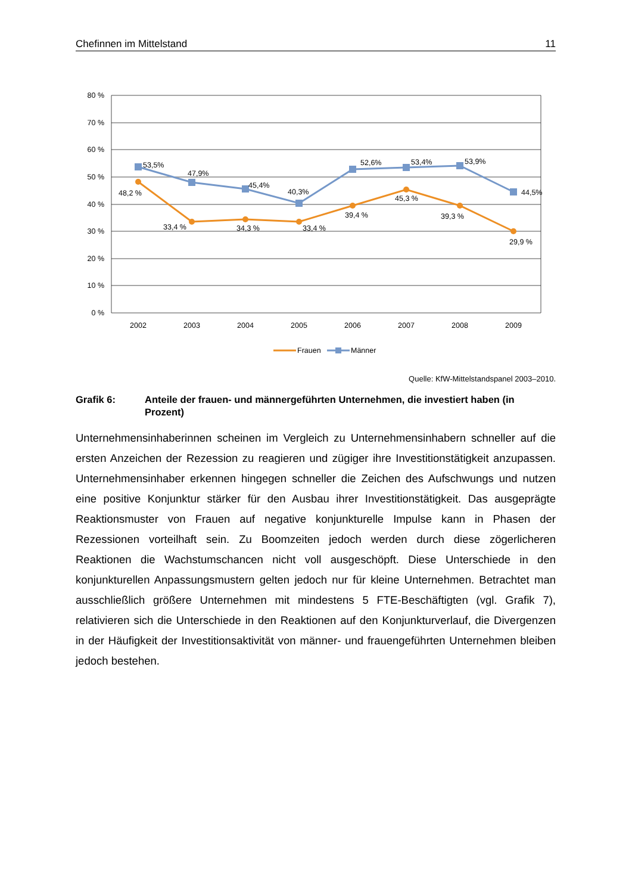Chefinnen im Mittelstand 11
80 %
70 %
60 %
50 %
40 %
30 %
20 %
10 %
0 %
2002
2003
2004
2005
2006
2007
2008
2009
53,5%
47,9%
45,4%
40,3%
52,6%
53,4%
53,9%
44,5%
48,2 %
33,4 %
34,3 %
33,4 %
39,4 %
45,3 %
39,3 %
29,9 %
Frauen
Männer
Quelle: KfW-Mittelstandspanel 2003–2010.
Grafik 6: Anteile der frauen- und männergeführten Unternehmen, die investiert haben (in Prozent)
Unternehmensinhaberinnen scheinen im Vergleich zu Unternehmensinhabern schneller auf die ersten Anzeichen der Rezession zu reagieren und zügiger ihre Investitionstätigkeit anzupassen. Unternehmensinhaber erkennen hingegen schneller die Zeichen des Aufschwungs und nutzen eine positive Konjunktur stärker für den Ausbau ihrer Investitionstätigkeit. Das ausgeprägte Reaktionsmuster von Frauen auf negative konjunkturelle Impulse kann in Phasen der Rezessionen vorteilhaft sein. Zu Boomzeiten jedoch werden durch diese zögerlicheren Reaktionen die Wachstumschancen nicht voll ausgeschöpft. Diese Unterschiede in den konjunkturellen Anpassungsmustern gelten jedoch nur für kleine Unternehmen. Betrachtet man ausschließlich größere Unternehmen mit mindestens 5 FTE-Beschäftigten (vgl. Grafik 7), relativieren sich die Unterschiede in den Reaktionen auf den Konjunkturverlauf, die Divergenzen in der Häufigkeit der Investitionsaktivität von männer- und frauengeführten Unternehmen bleiben jedoch bestehen.